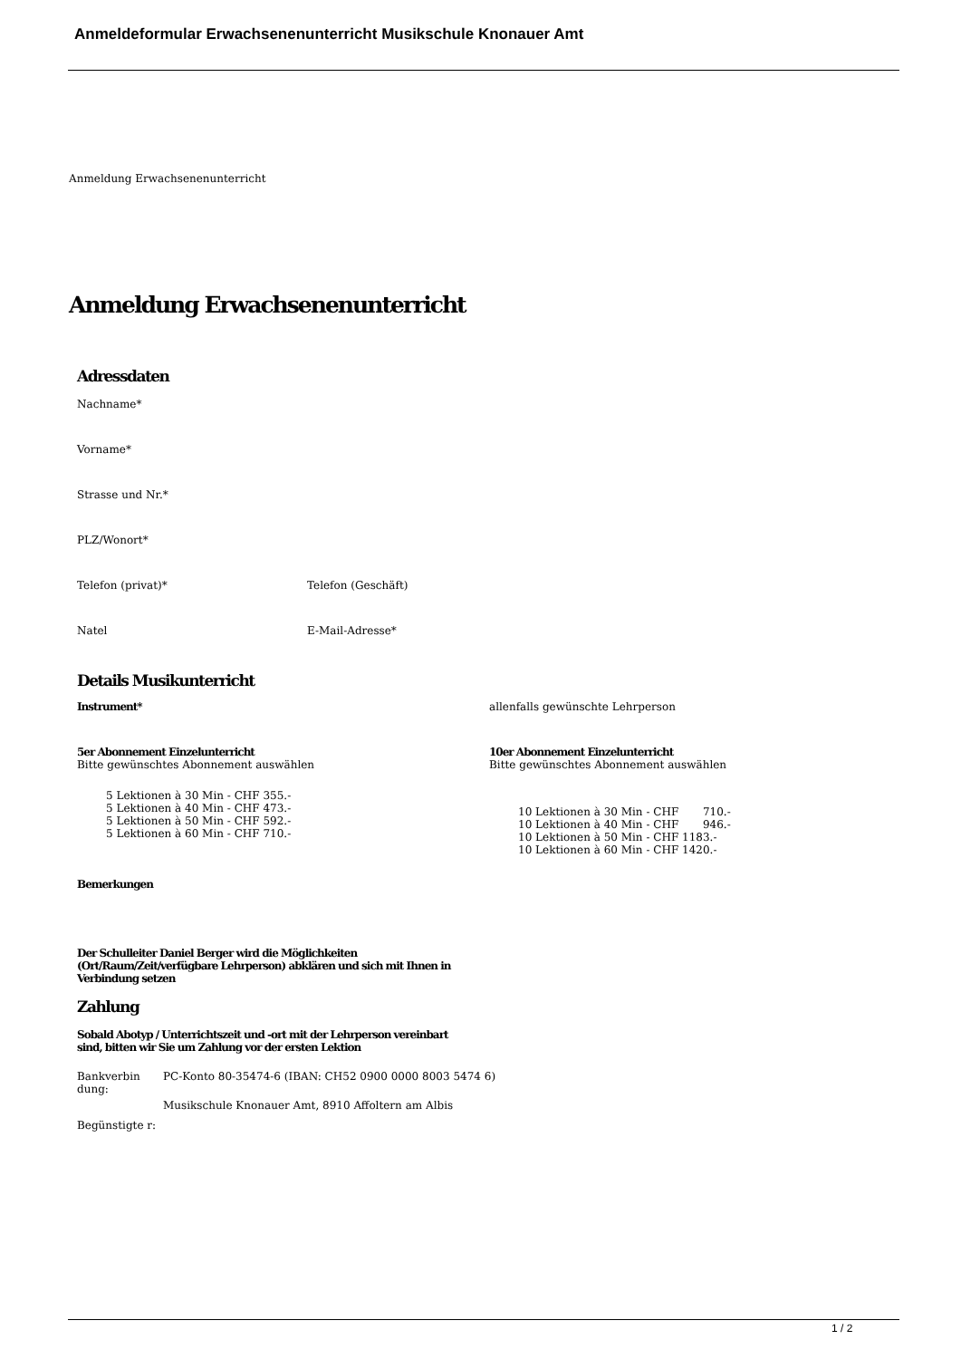Anmeldeformular Erwachsenenunterricht Musikschule Knonauer Amt
Anmeldung Erwachsenenunterricht
Anmeldung Erwachsenenunterricht
Adressdaten
Nachname*
Vorname*
Strasse und Nr.*
PLZ/Wonort*
Telefon (privat)* Telefon (Geschäft)
Natel E-Mail-Adresse*
Details Musikunterricht
Instrument* allenfalls gewünschte Lehrperson
5er Abonnement Einzelunterricht
Bitte gewünschtes Abonnement auswählen
5 Lektionen à 30 Min - CHF 355.-
5 Lektionen à 40 Min - CHF 473.-
5 Lektionen à 50 Min - CHF 592.-
5 Lektionen à 60 Min - CHF 710.-
10er Abonnement Einzelunterricht
Bitte gewünschtes Abonnement auswählen
10 Lektionen à 30 Min - CHF 710.-
10 Lektionen à 40 Min - CHF 946.-
10 Lektionen à 50 Min - CHF 1183.-
10 Lektionen à 60 Min - CHF 1420.-
Bemerkungen
Der Schulleiter Daniel Berger wird die Möglichkeiten (Ort/Raum/Zeit/verfügbare Lehrperson) abklären und sich mit Ihnen in Verbindung setzen
Zahlung
Sobald Abotyp / Unterrichtszeit und -ort mit der Lehrperson vereinbart sind, bitten wir Sie um Zahlung vor der ersten Lektion
Bankverbin dung:
PC-Konto 80-35474-6 (IBAN: CH52 0900 0000 8003 5474 6)
Begünstigte r:
Musikschule Knonauer Amt, 8910 Affoltern am Albis
1 / 2